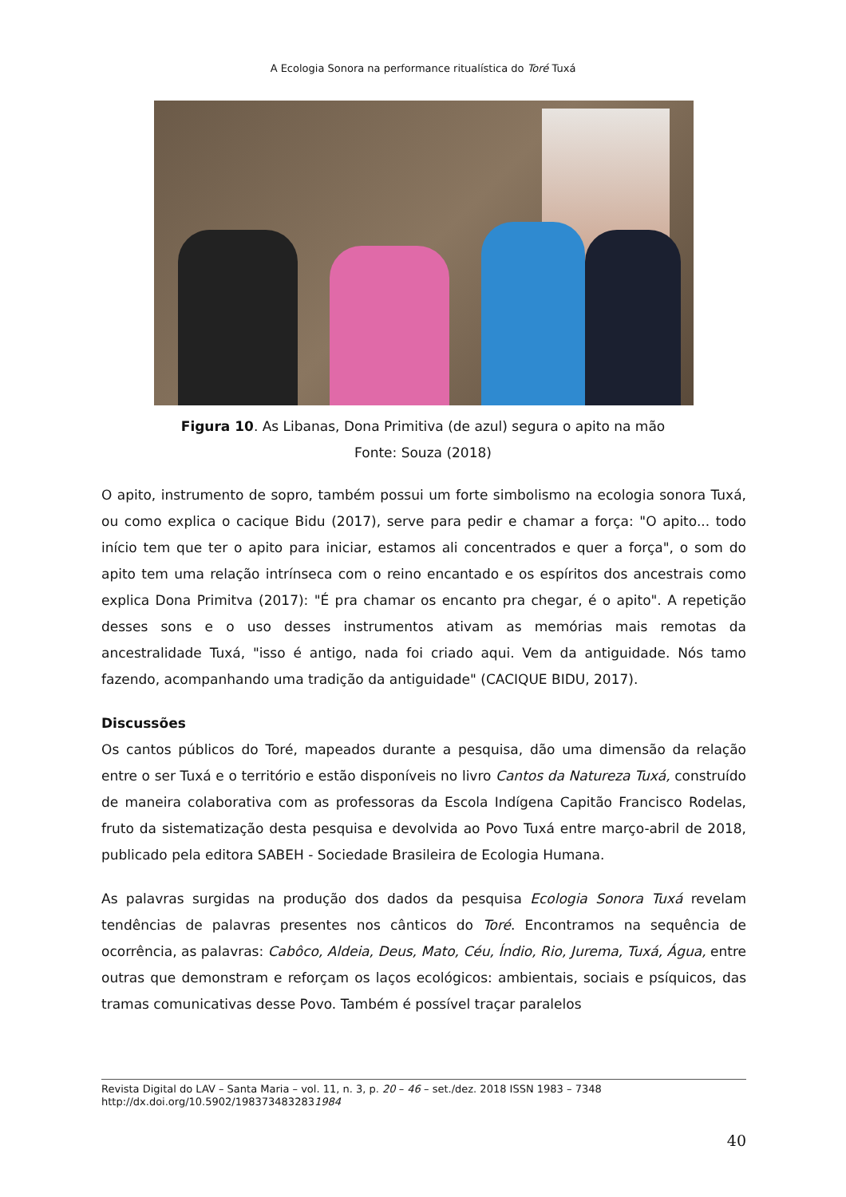A Ecologia Sonora na performance ritualística do Toré Tuxá
Figura 10. As Libanas, Dona Primitiva (de azul) segura o apito na mão
Fonte: Souza (2018)
O apito, instrumento de sopro, também possui um forte simbolismo na ecologia sonora Tuxá, ou como explica o cacique Bidu (2017), serve para pedir e chamar a força: "O apito... todo início tem que ter o apito para iniciar, estamos ali concentrados e quer a força", o som do apito tem uma relação intrínseca com o reino encantado e os espíritos dos ancestrais como explica Dona Primitva (2017): "É pra chamar os encanto pra chegar, é o apito". A repetição desses sons e o uso desses instrumentos ativam as memórias mais remotas da ancestralidade Tuxá, "isso é antigo, nada foi criado aqui. Vem da antiguidade. Nós tamo fazendo, acompanhando uma tradição da antiguidade" (CACIQUE BIDU, 2017).
Discussões
Os cantos públicos do Toré, mapeados durante a pesquisa, dão uma dimensão da relação entre o ser Tuxá e o território e estão disponíveis no livro Cantos da Natureza Tuxá, construído de maneira colaborativa com as professoras da Escola Indígena Capitão Francisco Rodelas, fruto da sistematização desta pesquisa e devolvida ao Povo Tuxá entre março-abril de 2018, publicado pela editora SABEH - Sociedade Brasileira de Ecologia Humana.
As palavras surgidas na produção dos dados da pesquisa Ecologia Sonora Tuxá revelam tendências de palavras presentes nos cânticos do Toré. Encontramos na sequência de ocorrência, as palavras: Cabôco, Aldeia, Deus, Mato, Céu, Índio, Rio, Jurema, Tuxá, Água, entre outras que demonstram e reforçam os laços ecológicos: ambientais, sociais e psíquicos, das tramas comunicativas desse Povo. Também é possível traçar paralelos
Revista Digital do LAV – Santa Maria – vol. 11, n. 3, p. 20 – 46 – set./dez. 2018 ISSN 1983 – 7348
http://dx.doi.org/10.5902/1983734832831984
40